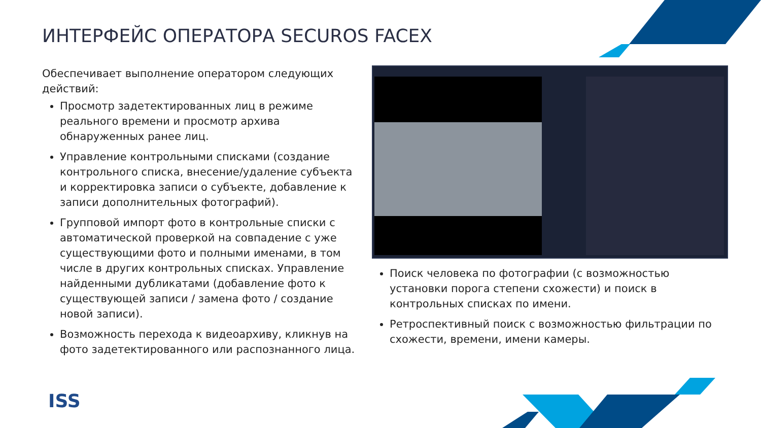ИНТЕРФЕЙС ОПЕРАТОРА SECUROS FACEX
Обеспечивает выполнение оператором следующих действий:
Просмотр задетектированных лиц в режиме реального времени и просмотр архива обнаруженных ранее лиц.
Управление контрольными списками (создание контрольного списка, внесение/удаление субъекта и корректировка записи о субъекте, добавление к записи дополнительных фотографий).
Групповой импорт фото в контрольные списки с автоматической проверкой на совпадение с уже существующими фото и полными именами, в том числе в других контрольных списках. Управление найденными дубликатами (добавление фото к существующей записи / замена фото / создание новой записи).
Возможность перехода к видеоархиву, кликнув на фото задетектированного или распознанного лица.
Поиск человека по фотографии (с возможностью установки порога степени схожести) и поиск в контрольных списках по имени.
Ретроспективный поиск с возможностью фильтрации по схожести, времени, имени камеры.
ISS